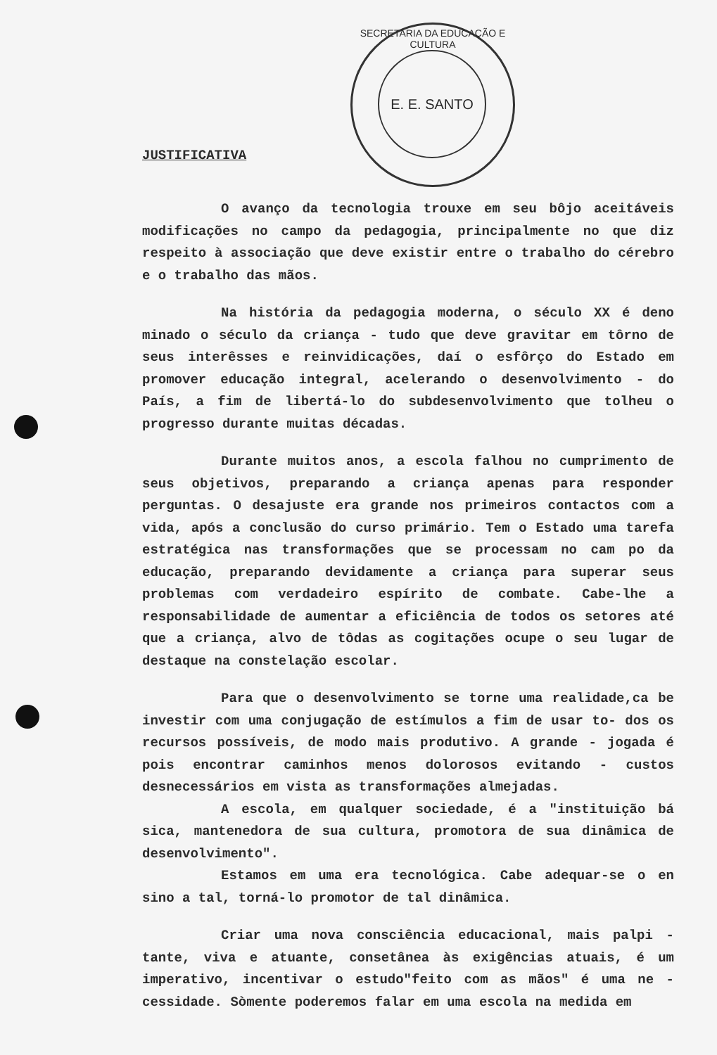SECRETARIA DA EDUCAÇÃO E CULTURA
E. E. SANTO
JUSTIFICATIVA
O avanço da tecnologia trouxe em seu bôjo aceitáveis modificações no campo da pedagogia, principalmente no que diz respeito à associação que deve existir entre o trabalho do cérebro e o trabalho das mãos.
Na história da pedagogia moderna, o século XX é deno minado o século da criança - tudo que deve gravitar em tôrno de seus interêsses e reinvidicações, daí o esfôrço do Estado em promover educação integral, acelerando o desenvolvimento - do País, a fim de libertá-lo do subdesenvolvimento que tolheu o progresso durante muitas décadas.
Durante muitos anos, a escola falhou no cumprimento de seus objetivos, preparando a criança apenas para responder perguntas. O desajuste era grande nos primeiros contactos com a vida, após a conclusão do curso primário. Tem o Estado uma tarefa estratégica nas transformações que se processam no cam po da educação, preparando devidamente a criança para superar seus problemas com verdadeiro espírito de combate. Cabe-lhe a responsabilidade de aumentar a eficiência de todos os setores até que a criança, alvo de tôdas as cogitações ocupe o seu lugar de destaque na constelação escolar.
Para que o desenvolvimento se torne uma realidade,ca be investir com uma conjugação de estímulos a fim de usar to- dos os recursos possíveis, de modo mais produtivo. A grande - jogada é pois encontrar caminhos menos dolorosos evitando - custos desnecessários em vista as transformações almejadas.
A escola, em qualquer sociedade, é a "instituição bá sica, mantenedora de sua cultura, promotora de sua dinâmica de desenvolvimento".
Estamos em uma era tecnológica. Cabe adequar-se o en sino a tal, torná-lo promotor de tal dinâmica.
Criar uma nova consciência educacional, mais palpi - tante, viva e atuante, consetânea às exigências atuais, é um imperativo, incentivar o estudo"feito com as mãos" é uma ne - cessidade. Sòmente poderemos falar em uma escola na medida em